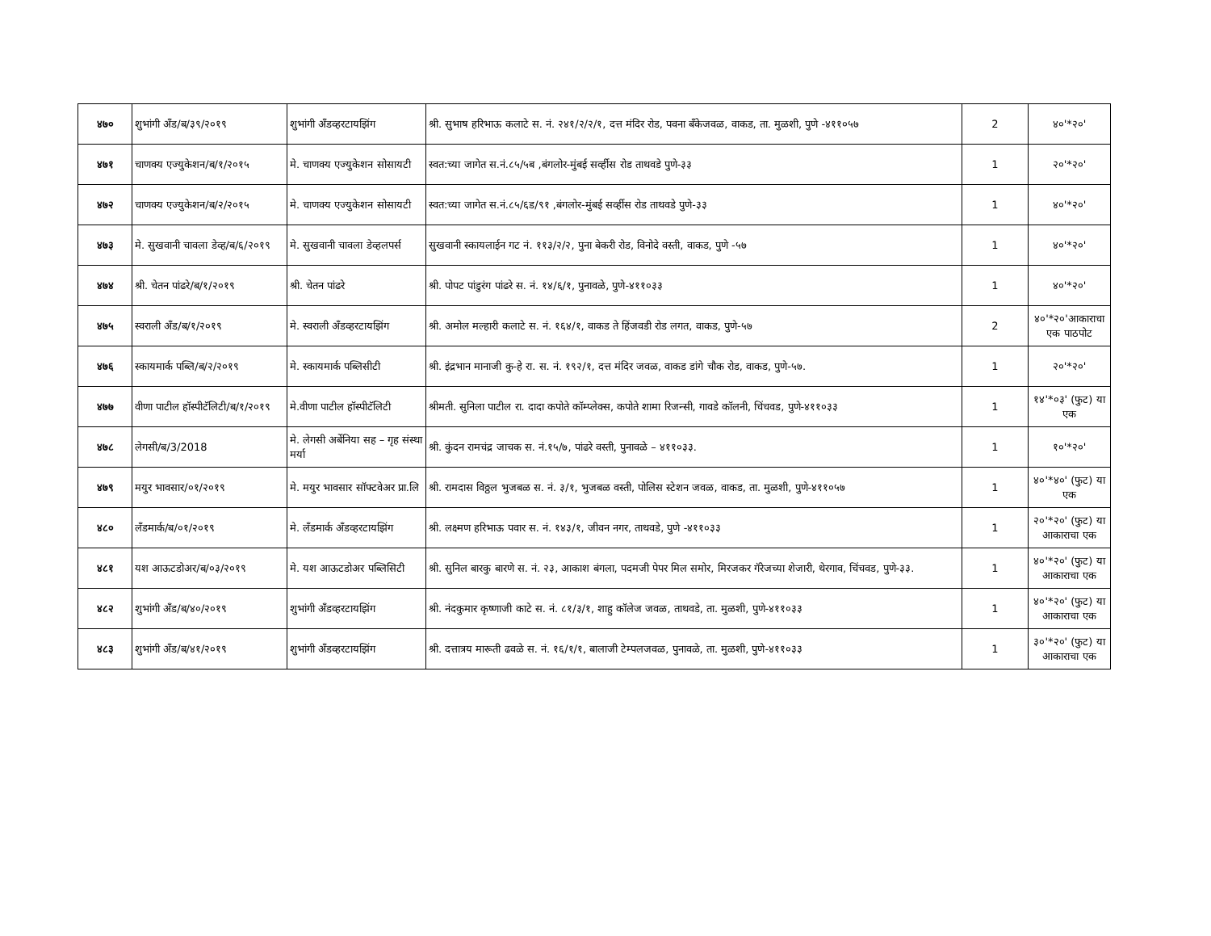| ४७० | शुभांगी अँड/ब/३९/२०१९ | शुभांगी अँडव्हरटायझिंग | श्री. सुभाष हरिभाऊ कलाटे स. नं. २४१/२/२/१, दत्त मंदिर रोड, पवना बँकेजवळ, वाकड, ता. मुळशी, पुणे -४११०५७ | 2 | ४०'*२०' |
| ४७१ | चाणक्य एज्युकेशन/ब/१/२०१५ | मे. चाणक्य एज्युकेशन सोसायटी | स्वत:च्या जागेत स.नं.८५/५ब ,बंगलोर-मुंबई सर्व्हीस रोड ताथवडे पुणे-३३ | 1 | २०'*२०' |
| ४७२ | चाणक्य एज्युकेशन/ब/२/२०१५ | मे. चाणक्य एज्युकेशन सोसायटी | स्वत:च्या जागेत स.नं.८५/६ड/९१ ,बंगलोर-मुंबई सर्व्हीस रोड ताथवडे पुणे-३३ | 1 | ४०'*२०' |
| ४७३ | मे. सुखवानी चावला डेव्ह/ब/६/२०१९ | मे. सुखवानी चावला डेव्हलपर्स | सुखवानी स्कायलाईन गट नं. ११३/२/२, पुना बेकरी रोड, विनोदे वस्ती, वाकड, पुणे -५७ | 1 | ४०'*२०' |
| ४७४ | श्री. चेतन पांढरे/ब/१/२०१९ | श्री. चेतन पांढरे | श्री. पोपट पांडुरंग पांढरे स. नं. १४/६/१, पुनावळे, पुणे-४११०३३ | 1 | ४०'*२०' |
| ४७५ | स्वराली अँड/ब/१/२०१९ | मे. स्वराली अँडव्हरटायझिंग | श्री. अमोल मल्हारी कलाटे स. नं. १६४/१, वाकड ते हिंजवडी रोड लगत, वाकड, पुणे-५७ | 2 | ४०'*२०'आकाराचा एक पाठपोट |
| ४७६ | स्कायमार्क पब्लि/ब/२/२०१९ | मे. स्कायमार्क पब्लिसीटी | श्री. इंद्रभान मानाजी कु-हे रा. स. नं. १९२/१, दत्त मंदिर जवळ, वाकड डांगे चौक रोड, वाकड, पुणे-५७. | 1 | २०'*२०' |
| ४७७ | वीणा पाटील हॉस्पीटॅलिटी/ब/१/२०१९ | मे.वीणा पाटील हॉस्पीटॅलिटी | श्रीमती. सुनिला पाटील रा. दादा कपोते कॉम्प्लेक्स, कपोते शामा रिजन्सी, गावडे कॉलनी, चिंचवड, पुणे-४११०३३ | 1 | १४'*०३' (फुट) या एक |
| ४७८ | लेगसी/ब/3/2018 | मे. लेगसी अर्बेनिया सह – गृह संस्था मर्या | श्री. कुंदन रामचंद्र जाचक स. नं.१५/७, पांढरे वस्ती, पुनावळे – ४११०३३. | 1 | १०'*२०' |
| ४७९ | मयुर भावसार/०१/२०१९ | मे. मयुर भावसार सॉफ्टवेअर प्रा.लि | श्री. रामदास विठ्ठल भुजबळ स. नं. ३/१, भुजबळ वस्ती, पोलिस स्टेशन जवळ, वाकड, ता. मुळशी, पुणे-४११०५७ | 1 | ४०'*४०' (फुट) या एक |
| ४८० | लँडमार्क/ब/०१/२०१९ | मे. लँडमार्क अँडव्हरटायझिंग | श्री. लक्ष्मण हरिभाऊ पवार स. नं. १४३/१, जीवन नगर, ताथवडे, पुणे -४११०३३ | 1 | २०'*२०' (फुट) या आकाराचा एक |
| ४८१ | यश आऊटडोअर/ब/०३/२०१९ | मे. यश आऊटडोअर पब्लिसिटी | श्री. सुनिल बारकु बारणे स. नं. २३, आकाश बंगला, पदमजी पेपर मिल समोर, मिरजकर गॅरेजच्या शेजारी, थेरगाव, चिंचवड, पुणे-३३. | 1 | ४०'*२०' (फुट) या आकाराचा एक |
| ४८२ | शुभांगी अँड/ब/४०/२०१९ | शुभांगी अँडव्हरटायझिंग | श्री. नंदकुमार कृष्णाजी काटे स. नं. ८१/३/१, शाहु कॉलेज जवळ, ताथवडे, ता. मुळशी, पुणे-४११०३३ | 1 | ४०'*२०' (फुट) या आकाराचा एक |
| ४८३ | शुभांगी अँड/ब/४१/२०१९ | शुभांगी अँडव्हरटायझिंग | श्री. दत्तात्रय मारूती ढवळे स. नं. १६/१/१, बालाजी टेम्पलजवळ, पुनावळे, ता. मुळशी, पुणे-४११०३३ | 1 | ३०'*२०' (फुट) या आकाराचा एक |